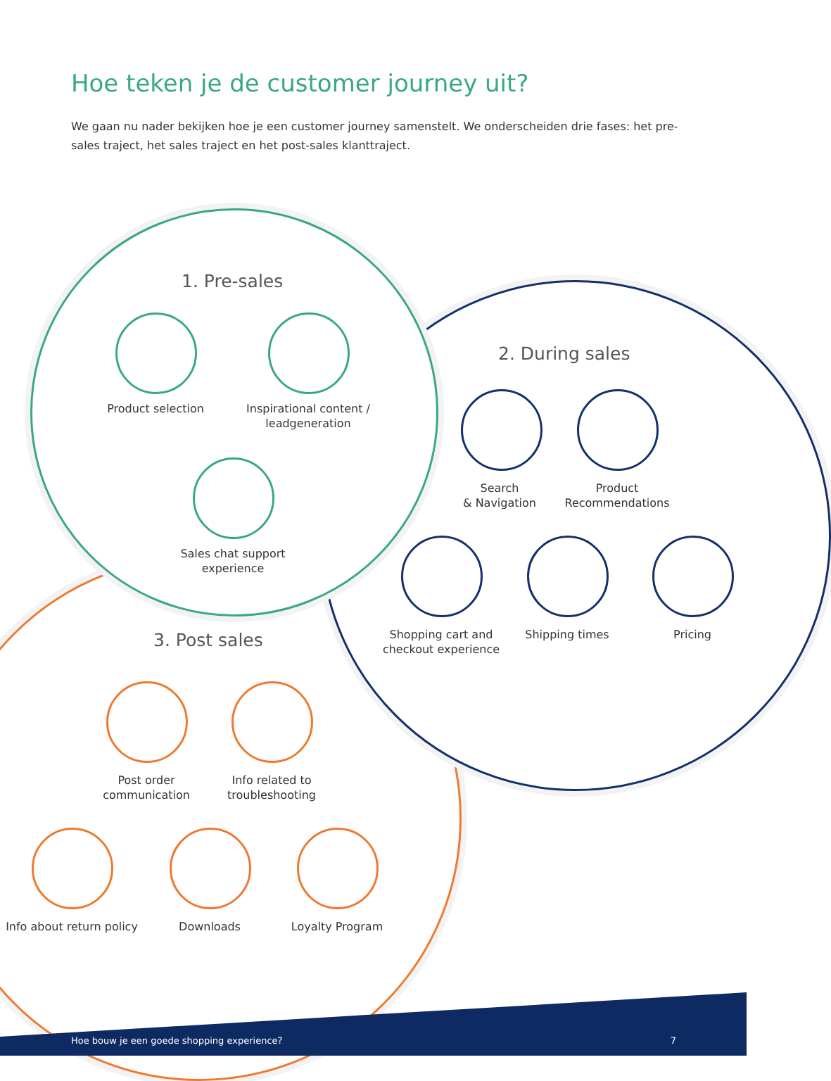Hoe teken je de customer journey uit?
We gaan nu nader bekijken hoe je een customer journey samenstelt. We onderscheiden drie fases: het pre-sales traject, het sales traject en het post-sales klanttraject.
1. Pre-sales
Product selection
Inspirational content / leadgeneration
Sales chat support experience
2. During sales
Search
& Navigation
Product Recommendations
Shopping cart and checkout experience
Shipping times Pricing
3. Post sales
Post order communication
Info related to troubleshooting
Info about return policy
Downloads Loyalty Program
Hoe bouw je een goede shopping experience?
7